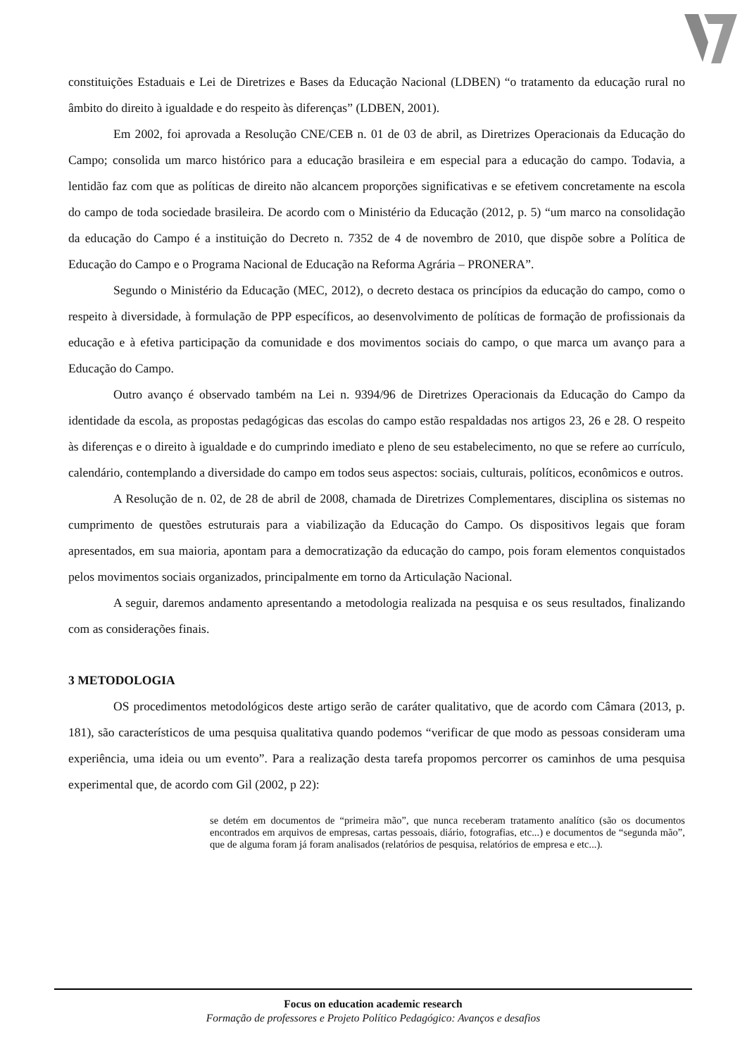constituições Estaduais e Lei de Diretrizes e Bases da Educação Nacional (LDBEN) “o tratamento da educação rural no âmbito do direito à igualdade e do respeito às diferenças” (LDBEN, 2001).
Em 2002, foi aprovada a Resolução CNE/CEB n. 01 de 03 de abril, as Diretrizes Operacionais da Educação do Campo; consolida um marco histórico para a educação brasileira e em especial para a educação do campo. Todavia, a lentidão faz com que as políticas de direito não alcancem proporções significativas e se efetivem concretamente na escola do campo de toda sociedade brasileira. De acordo com o Ministério da Educação (2012, p. 5) “um marco na consolidação da educação do Campo é a instituição do Decreto n. 7352 de 4 de novembro de 2010, que dispõe sobre a Política de Educação do Campo e o Programa Nacional de Educação na Reforma Agrária – PRONERA”.
Segundo o Ministério da Educação (MEC, 2012), o decreto destaca os princípios da educação do campo, como o respeito à diversidade, à formulação de PPP específicos, ao desenvolvimento de políticas de formação de profissionais da educação e à efetiva participação da comunidade e dos movimentos sociais do campo, o que marca um avanço para a Educação do Campo.
Outro avanço é observado também na Lei n. 9394/96 de Diretrizes Operacionais da Educação do Campo da identidade da escola, as propostas pedagógicas das escolas do campo estão respaldadas nos artigos 23, 26 e 28. O respeito às diferenças e o direito à igualdade e do cumprindo imediato e pleno de seu estabelecimento, no que se refere ao currículo, calendário, contemplando a diversidade do campo em todos seus aspectos: sociais, culturais, políticos, econômicos e outros.
A Resolução de n. 02, de 28 de abril de 2008, chamada de Diretrizes Complementares, disciplina os sistemas no cumprimento de questões estruturais para a viabilização da Educação do Campo. Os dispositivos legais que foram apresentados, em sua maioria, apontam para a democratização da educação do campo, pois foram elementos conquistados pelos movimentos sociais organizados, principalmente em torno da Articulação Nacional.
A seguir, daremos andamento apresentando a metodologia realizada na pesquisa e os seus resultados, finalizando com as considerações finais.
3 METODOLOGIA
OS procedimentos metodológicos deste artigo serão de caráter qualitativo, que de acordo com Câmara (2013, p. 181), são característicos de uma pesquisa qualitativa quando podemos “verificar de que modo as pessoas consideram uma experiência, uma ideia ou um evento”. Para a realização desta tarefa propomos percorrer os caminhos de uma pesquisa experimental que, de acordo com Gil (2002, p 22):
se detém em documentos de “primeira mão”, que nunca receberam tratamento analítico (são os documentos encontrados em arquivos de empresas, cartas pessoais, diário, fotografias, etc...) e documentos de “segunda mão”, que de alguma foram já foram analisados (relatórios de pesquisa, relatórios de empresa e etc...).
Focus on education academic research
Formação de professores e Projeto Político Pedagógico: Avanços e desafios